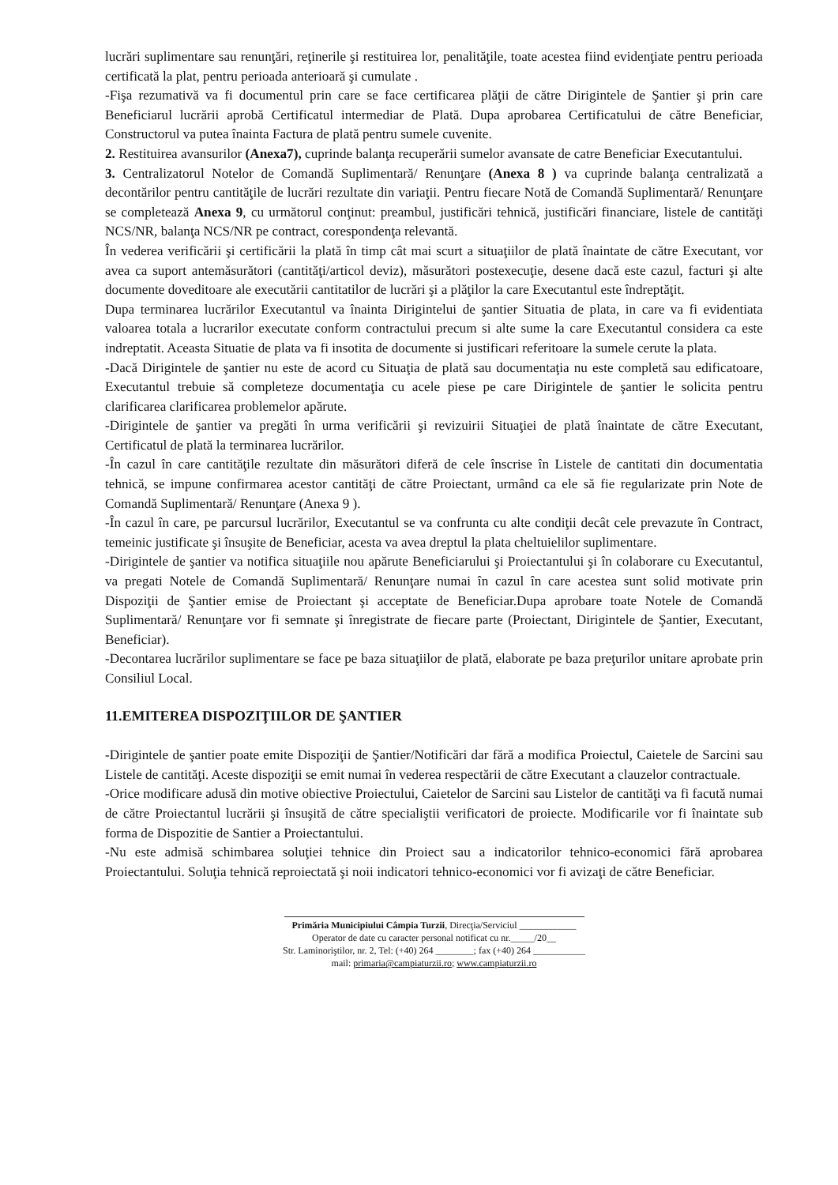lucrări suplimentare sau renunţări, reţinerile şi restituirea lor, penalităţile, toate acestea fiind evidenţiate pentru perioada certificată la plat, pentru perioada anterioară şi cumulate .
-Fişa rezumativă va fi documentul prin care se face certificarea plăţii de către Dirigintele de Şantier şi prin care Beneficiarul lucrării aprobă Certificatul intermediar de Plată. Dupa aprobarea Certificatului de către Beneficiar, Constructorul va putea înainta Factura de plată pentru sumele cuvenite.
2. Restituirea avansurilor (Anexa7), cuprinde balanţa recuperării sumelor avansate de catre Beneficiar Executantului.
3. Centralizatorul Notelor de Comandă Suplimentară/ Renunţare (Anexa 8 ) va cuprinde balanţa centralizată a decontărilor pentru cantităţile de lucrări rezultate din variaţii. Pentru fiecare Notă de Comandă Suplimentară/ Renunţare se completează Anexa 9, cu următorul conţinut: preambul, justificări tehnică, justificări financiare, listele de cantităţi NCS/NR, balanţa NCS/NR pe contract, corespondenţa relevantă.
În vederea verificării şi certificării la plată în timp cât mai scurt a situaţiilor de plată înaintate de către Executant, vor avea ca suport antemăsurători (cantităţi/articol deviz), măsurători postexecuţie, desene dacă este cazul, facturi şi alte documente doveditoare ale executării cantitatilor de lucrări şi a plăţilor la care Executantul este îndreptăţit.
Dupa terminarea lucrărilor Executantul va înainta Dirigintelui de şantier Situatia de plata, in care va fi evidentiata valoarea totala a lucrarilor executate conform contractului precum si alte sume la care Executantul considera ca este indreptatit. Aceasta Situatie de plata va fi insotita de documente si justificari referitoare la sumele cerute la plata.
-Dacă Dirigintele de şantier nu este de acord cu Situaţia de plată sau documentaţia nu este completă sau edificatoare, Executantul trebuie să completeze documentaţia cu acele piese pe care Dirigintele de şantier le solicita pentru clarificarea clarificarea problemelor apărute.
-Dirigintele de şantier va pregăti în urma verificării şi revizuirii Situaţiei de plată înaintate de către Executant, Certificatul de plată la terminarea lucrărilor.
-În cazul în care cantităţile rezultate din măsurători diferă de cele înscrise în Listele de cantitati din documentatia tehnică, se impune confirmarea acestor cantităţi de către Proiectant, urmând ca ele să fie regularizate prin Note de Comandă Suplimentară/ Renunţare (Anexa 9 ).
-În cazul în care, pe parcursul lucrărilor, Executantul se va confrunta cu alte condiţii decât cele prevazute în Contract, temeinic justificate şi însuşite de Beneficiar, acesta va avea dreptul la plata cheltuielilor suplimentare.
-Dirigintele de şantier va notifica situaţiile nou apărute Beneficiarului şi Proiectantului şi în colaborare cu Executantul, va pregati Notele de Comandă Suplimentară/ Renunţare numai în cazul în care acestea sunt solid motivate prin Dispoziţii de Şantier emise de Proiectant şi acceptate de Beneficiar.Dupa aprobare toate Notele de Comandă Suplimentară/ Renunţare vor fi semnate şi înregistrate de fiecare parte (Proiectant, Dirigintele de Şantier, Executant, Beneficiar).
-Decontarea lucrărilor suplimentare se face pe baza situaţiilor de plată, elaborate pe baza preţurilor unitare aprobate prin Consiliul Local.
11.EMITEREA DISPOZIŢIILOR DE ŞANTIER
-Dirigintele de şantier poate emite Dispoziţii de Şantier/Notificări dar fără a modifica Proiectul, Caietele de Sarcini sau Listele de cantităţi. Aceste dispoziţii se emit numai în vederea respectării de către Executant a clauzelor contractuale.
-Orice modificare adusă din motive obiective Proiectului, Caietelor de Sarcini sau Listelor de cantităţi va fi facută numai de către Proiectantul lucrării şi însuşită de către specialiştii verificatori de proiecte. Modificarile vor fi înaintate sub forma de Dispozitie de Santier a Proiectantului.
-Nu este admisă schimbarea soluţiei tehnice din Proiect sau a indicatorilor tehnico-economici fără aprobarea Proiectantului. Soluţia tehnică reproiectată şi noii indicatori tehnico-economici vor fi avizaţi de către Beneficiar.
Primăria Municipiului Câmpia Turzii, Direcţia/Serviciul ____________
Operator de date cu caracter personal notificat cu nr._____/20__
Str. Laminoriştilor, nr. 2, Tel: (+40) 264 ________; fax (+40) 264 ___________
mail: primaria@campiaturzii.ro; www.campiaturzii.ro